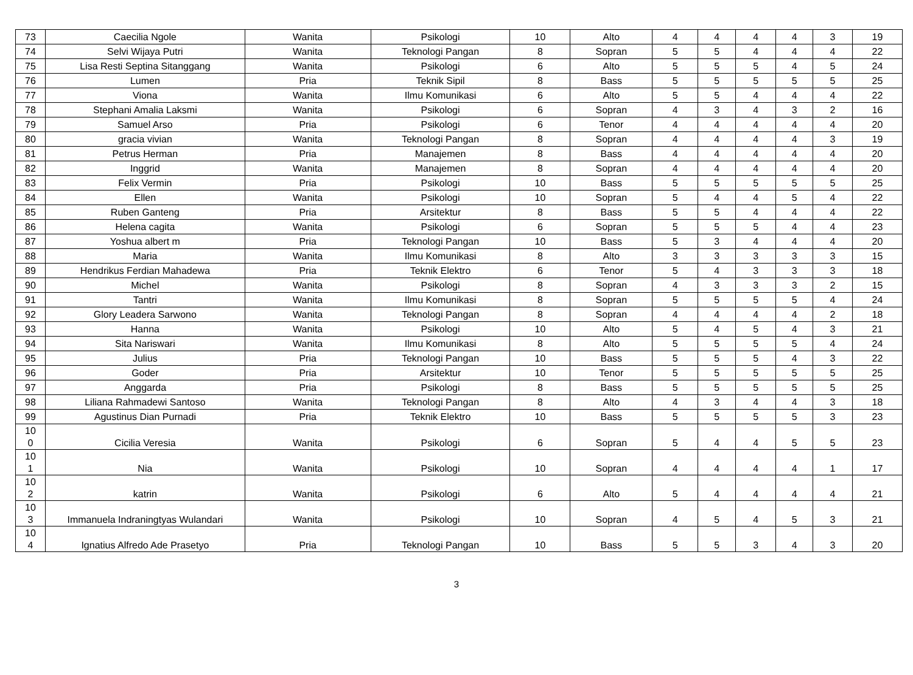| 73 | Caecilia Ngole | Wanita | Psikologi | 10 | Alto | 4 | 4 | 4 | 4 | 3 | 19 |
| 74 | Selvi Wijaya Putri | Wanita | Teknologi Pangan | 8 | Sopran | 5 | 5 | 4 | 4 | 4 | 22 |
| 75 | Lisa Resti Septina Sitanggang | Wanita | Psikologi | 6 | Alto | 5 | 5 | 5 | 4 | 5 | 24 |
| 76 | Lumen | Pria | Teknik Sipil | 8 | Bass | 5 | 5 | 5 | 5 | 5 | 25 |
| 77 | Viona | Wanita | Ilmu Komunikasi | 6 | Alto | 5 | 5 | 4 | 4 | 4 | 22 |
| 78 | Stephani Amalia Laksmi | Wanita | Psikologi | 6 | Sopran | 4 | 3 | 4 | 3 | 2 | 16 |
| 79 | Samuel Arso | Pria | Psikologi | 6 | Tenor | 4 | 4 | 4 | 4 | 4 | 20 |
| 80 | gracia vivian | Wanita | Teknologi Pangan | 8 | Sopran | 4 | 4 | 4 | 4 | 3 | 19 |
| 81 | Petrus Herman | Pria | Manajemen | 8 | Bass | 4 | 4 | 4 | 4 | 4 | 20 |
| 82 | Inggrid | Wanita | Manajemen | 8 | Sopran | 4 | 4 | 4 | 4 | 4 | 20 |
| 83 | Felix Vermin | Pria | Psikologi | 10 | Bass | 5 | 5 | 5 | 5 | 5 | 25 |
| 84 | Ellen | Wanita | Psikologi | 10 | Sopran | 5 | 4 | 4 | 5 | 4 | 22 |
| 85 | Ruben Ganteng | Pria | Arsitektur | 8 | Bass | 5 | 5 | 4 | 4 | 4 | 22 |
| 86 | Helena cagita | Wanita | Psikologi | 6 | Sopran | 5 | 5 | 5 | 4 | 4 | 23 |
| 87 | Yoshua albert m | Pria | Teknologi Pangan | 10 | Bass | 5 | 3 | 4 | 4 | 4 | 20 |
| 88 | Maria | Wanita | Ilmu Komunikasi | 8 | Alto | 3 | 3 | 3 | 3 | 3 | 15 |
| 89 | Hendrikus Ferdian Mahadewa | Pria | Teknik Elektro | 6 | Tenor | 5 | 4 | 3 | 3 | 3 | 18 |
| 90 | Michel | Wanita | Psikologi | 8 | Sopran | 4 | 3 | 3 | 3 | 2 | 15 |
| 91 | Tantri | Wanita | Ilmu Komunikasi | 8 | Sopran | 5 | 5 | 5 | 5 | 4 | 24 |
| 92 | Glory Leadera Sarwono | Wanita | Teknologi Pangan | 8 | Sopran | 4 | 4 | 4 | 4 | 2 | 18 |
| 93 | Hanna | Wanita | Psikologi | 10 | Alto | 5 | 4 | 5 | 4 | 3 | 21 |
| 94 | Sita Nariswari | Wanita | Ilmu Komunikasi | 8 | Alto | 5 | 5 | 5 | 5 | 4 | 24 |
| 95 | Julius | Pria | Teknologi Pangan | 10 | Bass | 5 | 5 | 5 | 4 | 3 | 22 |
| 96 | Goder | Pria | Arsitektur | 10 | Tenor | 5 | 5 | 5 | 5 | 5 | 25 |
| 97 | Anggarda | Pria | Psikologi | 8 | Bass | 5 | 5 | 5 | 5 | 5 | 25 |
| 98 | Liliana Rahmadewi Santoso | Wanita | Teknologi Pangan | 8 | Alto | 4 | 3 | 4 | 4 | 3 | 18 |
| 99 | Agustinus Dian Purnadi | Pria | Teknik Elektro | 10 | Bass | 5 | 5 | 5 | 5 | 3 | 23 |
| 10 0 | Cicilia Veresia | Wanita | Psikologi | 6 | Sopran | 5 | 4 | 4 | 5 | 5 | 23 |
| 10 1 | Nia | Wanita | Psikologi | 10 | Sopran | 4 | 4 | 4 | 4 | 1 | 17 |
| 10 2 | katrin | Wanita | Psikologi | 6 | Alto | 5 | 4 | 4 | 4 | 4 | 21 |
| 10 3 | Immanuela Indraningtyas Wulandari | Wanita | Psikologi | 10 | Sopran | 4 | 5 | 4 | 5 | 3 | 21 |
| 10 4 | Ignatius Alfredo Ade Prasetyo | Pria | Teknologi Pangan | 10 | Bass | 5 | 5 | 3 | 4 | 3 | 20 |
3